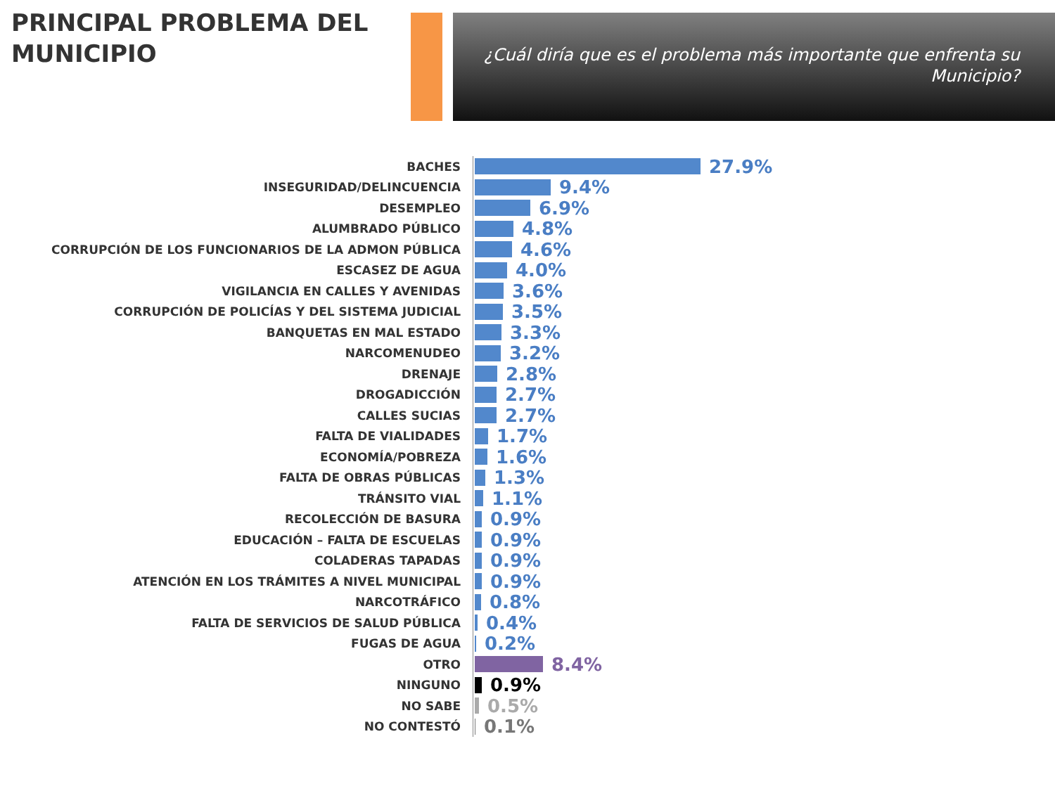PRINCIPAL PROBLEMA DEL MUNICIPIO
¿Cuál diría que es el problema más importante que enfrenta su Municipio?
BACHES
27.9%
INSEGURIDAD/DELINCUENCIA
9.4%
DESEMPLEO
6.9%
ALUMBRADO PÚBLICO
4.8%
CORRUPCIÓN DE LOS FUNCIONARIOS DE LA ADMON PÚBLICA
4.6%
ESCASEZ DE AGUA
4.0%
VIGILANCIA EN CALLES Y AVENIDAS
3.6%
CORRUPCIÓN DE POLICÍAS Y DEL SISTEMA JUDICIAL
3.5%
BANQUETAS EN MAL ESTADO
3.3%
NARCOMENUDEO
3.2%
DRENAJE
2.8%
DROGADICCIÓN
2.7%
CALLES SUCIAS
2.7%
FALTA DE VIALIDADES
1.7%
ECONOMÍA/POBREZA
1.6%
FALTA DE OBRAS PÚBLICAS
1.3%
TRÁNSITO VIAL
1.1%
RECOLECCIÓN DE BASURA
0.9%
EDUCACIÓN – FALTA DE ESCUELAS
0.9%
COLADERAS TAPADAS
0.9%
ATENCIÓN EN LOS TRÁMITES A NIVEL MUNICIPAL
0.9%
NARCOTRÁFICO
0.8%
FALTA DE SERVICIOS DE SALUD PÚBLICA
0.4%
FUGAS DE AGUA
0.2%
OTRO
8.4%
NINGUNO
0.9%
NO SABE
0.5%
NO CONTESTÓ
0.1%